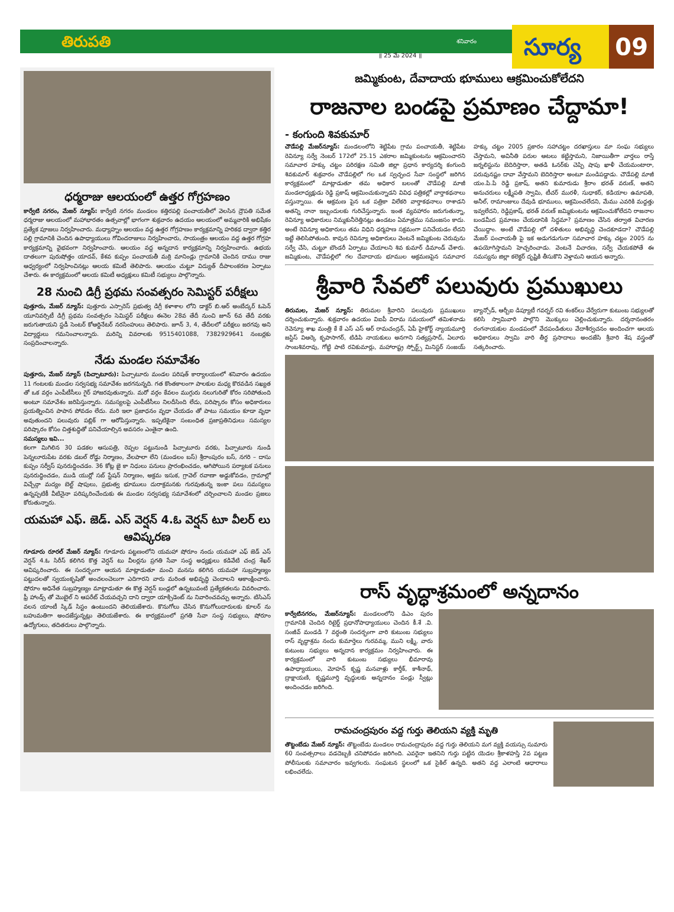తిరుపతి శనివారం
సూర్య 09
॥ 25 మే 2024 ॥
ధర్మరాజు ఆలయంలో ఉత్తర గోగ్రహణం
కార్వేటి నగరం, మేజర్ న్యూస్: కార్వేటి నగరం మండలం కత్తిరపల్లి పంచాయతీలో వెలసిన ద్రౌపతి సమేత ధర్మరాజు ఆలయంలో మహాభారతం ఉత్సవాల్లో భాగంగా శుక్రవారం ఉదయం ఆలయంలో అమ్మవారికి అభిషేకం ప్రత్యేక పూజలు నిర్వహించారు. మధ్యాహ్నం ఆలయం వద్ద ఉత్తర గోగ్రహణం కార్యక్రమాన్ని హరికథ ద్వారా కత్తిర పల్లి గ్రామానికి చెందిన ఉపాధ్యాయులు గోవిందరాజులు నిర్వహించారు, సాయంత్రం ఆలయం వద్ద ఉత్తర గోగ్రహ కార్యక్రమాన్ని వైభవంగా నిర్వహించారు. ఆలయం వద్ద అన్నదాన కార్యక్రమాన్ని నిర్వహించారు. ఉభయ దాతలుగా పురుషోత్తం యాదవ్, కేశవ కుప్పం పంచాయతీ మఠ్రి మానిండ్లు గ్రామానికి చెందిన దాము రాజు ఆధ్వర్యంలో నిర్వహించినట్లు ఆలయ కమిటీ తెలిపారు. ఆలయం చుట్టూ విద్యుత్ దీపాలంకరణ ఏర్పాటు చేశారు. ఈ కార్యక్రమంలో ఆలయ కమిటీ అధ్యక్షులు కమిటీ సభ్యులు పాల్గొన్నారు.
28 నుంచి డిగ్రీ ప్రథమ సంవత్సరం సెమిస్టర్ పరీక్షలు
పుత్తూరు, మేజర్ న్యూస్: పుత్తూరు ఎస్సారెస్ ప్రభుత్వ డిగ్రీ కళాశాల లోని డాక్టర్ బి.ఆర్ అంబేద్కర్ ఓపెన్ యూనివర్సిటీ డిగ్రీ ప్రథమ సంవత్సరం సెమిస్టర్ పరీక్షలు ఈనెల 28వ తేదీ నుంచి జూన్ 6వ తేదీ వరకు జరుగుతాయని స్టడీ సెంటర్ కోఆర్డినేటర్ నరసింహులు తెలిపారు. జూన్ 3, 4, తేదీలలో పరీక్షలు జరగవు అని విద్యార్థులు గమనించాలన్నారు. మరిన్ని వివరాలకు 9515401088, 7382929641 నంబర్లకు సంప్రదించాలన్నారు.
నేడు మండల సమావేశం
పుత్తూరు, మేజర్ న్యూస్ (పిచ్చాటూరు): పిచ్చాటూరు మండల పరిషత్ కార్యాలయంలో శనివారం ఉదయం 11 గంటలకు మండల సర్వసభ్య సమావేశం జరగనున్నది. గత కొంతకాలంగా పాలకుల మధ్య కొరవడిన సఖ్యత తో ఒక వర్గం ఎంపీటీసీలు గైర్ హాజరవుతున్నారు. మరో వర్గం కేవలం ముగ్గురు నలుగురితో కోరం సరిపోతుంది అంటూ సమావేశం జరిపిస్తున్నారు. సమస్యలపై ఎంపీటీసీలు నిలదీసింది లేదు, పరిష్కారం కోసం అధికారులు ప్రయత్నించిన పాపాన పోవడం లేదు. మరి ఇలా ప్రజాధనం వృధా చేయడం తో పాటు సమయం కూడా వృధా అవుతుందని పలువురు పబ్లిక్ గా ఆరోపిస్తున్నారు. ఇప్పటికైనా సంబంధిత ప్రజాప్రతినిధులు సమస్యల పరిష్కారం కోసం చిత్తశుద్ధితో పనిచేయాల్సిన అవసరం ఎంతైనా ఉంది.
సమస్యలు ఇవి...
కలగా మిగిలిన 30 పడకల ఆసుపత్రి, రెప్పల పట్టునుండి పిచ్చాటూరు వరకు, పిచ్చాటూరు నుండి పెన్నలూరుపేట వరకు డబల్ రోడ్డు నిర్మాణం, వేలపాలా లేని (మండలం బస్) శ్రీరాంపురం బస్, నగరి – దాసు కుప్పం సర్వీస్ పునరుద్దించడం. 36 కోట్ల జై కా నిధులు పనులు ప్రారంభించడం, ఆగిపోయిన పర్యాటక పనులు పునరుద్ధించడం, ముడి యుర్లో సబ్ స్టేషన్ నిర్మాణం, అక్రమ ఇసుక, గ్రావెల్ రవాణా అడ్డుకోవడం, గ్రామాల్లో విచ్చేన్గా మద్యం బెల్ట్ షాపులు, ప్రభుత్వ భూములు దురాక్రమనకు గురవుతున్న ఇంకా పలు సమస్యలు ఉన్నప్పటికీ వీటినైనా పరిష్కరించేందుకు ఈ మండల సర్వసభ్య సమావేశంలో చర్చించాలని మండల ప్రజలు కోరుతున్నారు.
యమహా ఎఫ్. జెడ్. ఎస్ వెర్షన్ 4.ఓ వెర్షన్ టూ వీలర్ లు ఆవిష్కరణ
గూడూరు రూరల్ మేజర్ న్యూస్: గూడూరు పట్టణంలోని యమహా షోరూం నందు యమహా ఎఫ్ జెడ్ ఎస్ వెర్షన్ 4.ఓ సిరీస్ కలిగిన కొత్త వెర్షన్ టు వీలర్లను ప్రగతి సేవా సంస్థ అధ్యక్షులు కడివేటి చంద్ర శేఖర్ ఆవిష్కరించారు. ఈ సందర్భంగా ఆయన మాట్లాడుతూ మంచి మనసు కలిగిన యమహా సుబ్రహ్మణ్యం పట్టుదలతో స్వయంకృషితో అంచలంచెలుగా ఎదిగారని వారు మరింత అభివృద్ధి చెందాలని ఆకాంక్షించారు. షోరూం అధినేత సుబ్రహ్మణ్యం మాట్లాడుతూ ఈ కొత్త వెర్షన్ బండ్లలో ఉన్నటువంటి ప్రత్యేకతలను వివరించారు. ఫ్రీ హాండ్స్ తో మొబైల్ ని ఆపరేట్ చేయవచ్చని దాని ద్వారా యాక్సిడెంట్ ను నివారించవచ్చు అన్నారు. టిసిఎస్ వలన యాంటీ స్కిడ్ సిస్టం ఉంటుందని తెలియజేశారు. కొనుగోలు చేసిన కొనుగోలుదారులకు కూలర్ ను బహుమతిగా అందజేస్తున్నట్లు తెలియజేశారు. ఈ కార్యక్రమంలో ప్రగతి సేవా సంస్థ సభ్యులు, షోరూం ఉద్యోగులు, తదితరులు పాల్గొన్నారు.
జమ్మికుంట, దేవాదాయ భూములు ఆక్రమించుకోలేదని
రాజనాల బండపై ప్రమాణం చేద్దామా!
- కంగుంది శివకుమార్
చౌడేపల్లి మేజర్‌న్యూస్: మండలంలోని శెట్టిపేట గ్రామ పంచాయతీ, శెట్టిపేట రెవిన్యూ సర్వే నెంబర్ 172లో 25.15 ఎకరాల జమ్మికుంటను ఆక్రమించారని సమాచార హక్కు చట్టం పరిరక్షణ సమితి జిల్లా ప్రధాన కార్యదర్శి కంగుంది శివకుమార్ శుక్రవారం చౌడేపల్లిలో గల ఒక స్వచ్ఛంద సేవా సంస్థలో జరిగిన కార్యక్రమంలో మాట్లాడుతూ తమ అధికార బలంతో చౌడేపల్లి మాజీ మండలాధ్యక్షుడు రెడ్డి ప్రకాష్ ఆక్రమించుకున్నాడని వివిధ పత్రికల్లో వార్తాకథనాలు వస్తున్నాయి. ఈ ఆక్రమణ పైన ఒక పత్రికా విలేకరి వార్తాకథనాలు రాశాడని అతన్ని నానా ఇబ్బందులకు గురిచేస్తున్నారు. ఇంత వ్యవహారం జరుగుతున్నా, రెవిన్యూ అధికారులు నిమ్మకునీరెత్తినట్లు ఉండటం ఏమాత్రము సమంజసం కాదు. అంటే రెవిన్యూ అధికారులు తమ విధిని ధర్మహణ సక్రమంగా పనిచేయడం లేదని ఇట్టే తెలిసిపోతుంది. కావున రెవిన్యూ అధికారులు వెంటనే జమ్మికుంట చెరువును సర్వే చేసి, చుట్టూ బౌండరీ ఏర్పాటు చేయాలని శివ కుమార్ డిమాండ్ చేశారు. జమ్మికుంట, చౌడేపల్లిలో గల దేవాదాయ భూముల ఆక్రమణపైన సమాచార హక్కు చట్టం 2005 ప్రకారం సహాచట్టం దరఖాస్తులు మా సంఘ సభ్యులు చేస్తామని, అవినీతి పరుల ఆటలు కట్టిస్తామని, నిజాయితీగా వార్తలు రాస్తే జర్నలిస్టును బెదిరిస్తారా, అతడి ఓనర్‌కు చెప్పి షాపు ఖాళీ చేయమంటారా, పరువునష్టం దావా వేస్తామని బెదిరిస్తారా అంటూ మండిపడ్డాడు. చౌడేపల్లి మాజీ యం.పి.పి రెడ్డి ప్రకాష్, అతని కుమారుడు శ్రీరాం భరత్ వరుణ్, అతని అనుచరులు లక్ష్మీపతి స్వామి, టీచర్ మురళీ, సుధాకర్, కడియాల ఉమాపతి, అనీల్, రామాంజులు దేవుడి భూములు, ఆక్రమించలేదని, మేము ఎవరికి మద్దత్తు ఇవ్వలేదని, రెడ్డిప్రకాష్, భరత్ వరుణ్ జమ్మికుంటను ఆక్రమించుకోలేదని రాజనాల బండమీద ప్రమాణం చేయడానికి సిద్ధమా? ప్రమాణం చేసిన తర్వాత విచారణ చేయిద్దాం. అంటే చౌడేపల్లి లో దళితులు అభివృద్ధి చెందకూడదా? చౌడేపల్లి మేజర్ పంచాయతీ పై ఇక అడుగడుగునా సమాచార హక్కు చట్టం 2005 ను ఉపయోగిస్తామని హెచ్చరించాడు. వెంటనే విచారణ, సర్వే చేయకపోతే ఈ సమస్యను జిల్లా కలెక్టర్ దృష్టికి తీసుకొని వెళ్తామని ఆయన అన్నారు.
శ్రీవారి సేవలో పలువురు ప్రముఖులు
తిరుమల, మేజర్ న్యూస్: తిరుమల శ్రీవారిని పలువురు ప్రముఖులు దర్శించుకున్నారు. శుక్రవారం ఉదయం విఐపీ విరామ సమయంలో తమిళనాడు రెవెన్యూ శాఖ మంత్రి కే కే ఎస్ ఎస్ ఆర్ రామచంద్రన్, ఏపీ హైకోర్ట్ న్యాయమూర్తి జస్టిస్ విఆర్కె కృపాసాగర్, టిడిపి నాయకులు అనగాని సత్యప్రసాద్, ఏలూరు సాంబశివరావు, గోట్టి పాటి రవికుమార్లు, మహారాష్ట్ర స్పోర్ట్స్ మినిస్టర్ సంజయ్ బ్యాన్సోడ్, ఆర్బీఐ డిప్యూటీ గవర్నర్ రవి శంకర్‌లు వేర్వేరుగా కుటుంబ సభ్యులతో కలిసి స్వామివారి పాల్గొని మొక్కులు చెల్లించుకున్నారు. దర్శనానంతరం రంగనాయకుల మండపంలో వేదపండితులు వేదాశీర్వచనం అందించగా ఆలయ అధికారులు స్వామి వారి తీర్థ ప్రసాదాలు అందజేసి శ్రీవారి శేష వస్త్రంతో సత్కరించారు.
రాస్ వృద్ధాశ్రమంలో అన్నదానం
కార్వేటినగరం, మేజర్‌న్యూస్: మండలంలోని డిఎం పురం గ్రామానికి చెందిన రిటైర్డ్ ప్రధానోపాధ్యాయులు చెందిన కీ.శే .వి. సంజీవ్ మండడి 7 వర్ధంతి సందర్భంగా వారి కుటుంబ సభ్యులు రాస్ వృద్ధాశ్రమ నందు కుమార్తెలు గురవమ్మ, ముని లక్ష్మి, వారు కుటుంబ సభ్యులు అన్నదాన కార్యక్రమం నిర్వహించారు. ఈ కార్యక్రమంలో వారి కుటుంబ సభ్యులు భీమారావు ఉపాధ్యాయులు, మోహన్ కృష్ణ మనవాళ్లు కార్తీక్, కాశీనాథ్, ద్రాక్షాయణి, కృష్ణమూర్తి వృద్ధులకు అన్నదానం పండ్లు స్వీట్లు అందించడం జరిగింది.
రామచంద్రపురం వద్ద గుర్తు తెలియని వ్యక్తి మృతి
తొట్టంబేడు మేజర్ న్యూస్: తొట్టంబేడు మండలం రామచంద్రాపురం వద్ద గుర్తు తెలియని మగ వ్యక్తి వయస్సు సుమారు 60 సంవత్సరాలు వడదెబ్బకి చనిపోవడం జరిగింది. ఎవరైనా ఇతనిని గుర్తు పట్టిన యెడల శ్రీకాళహస్తి 2వ పట్టణ పోలీసులకు సమాచారం ఇవ్వగలరు. సంఘటన స్థలంలో ఒక సైకిల్ ఉన్నది. అతని వద్ద ఎలాంటి ఆధారాలు లభించలేదు.